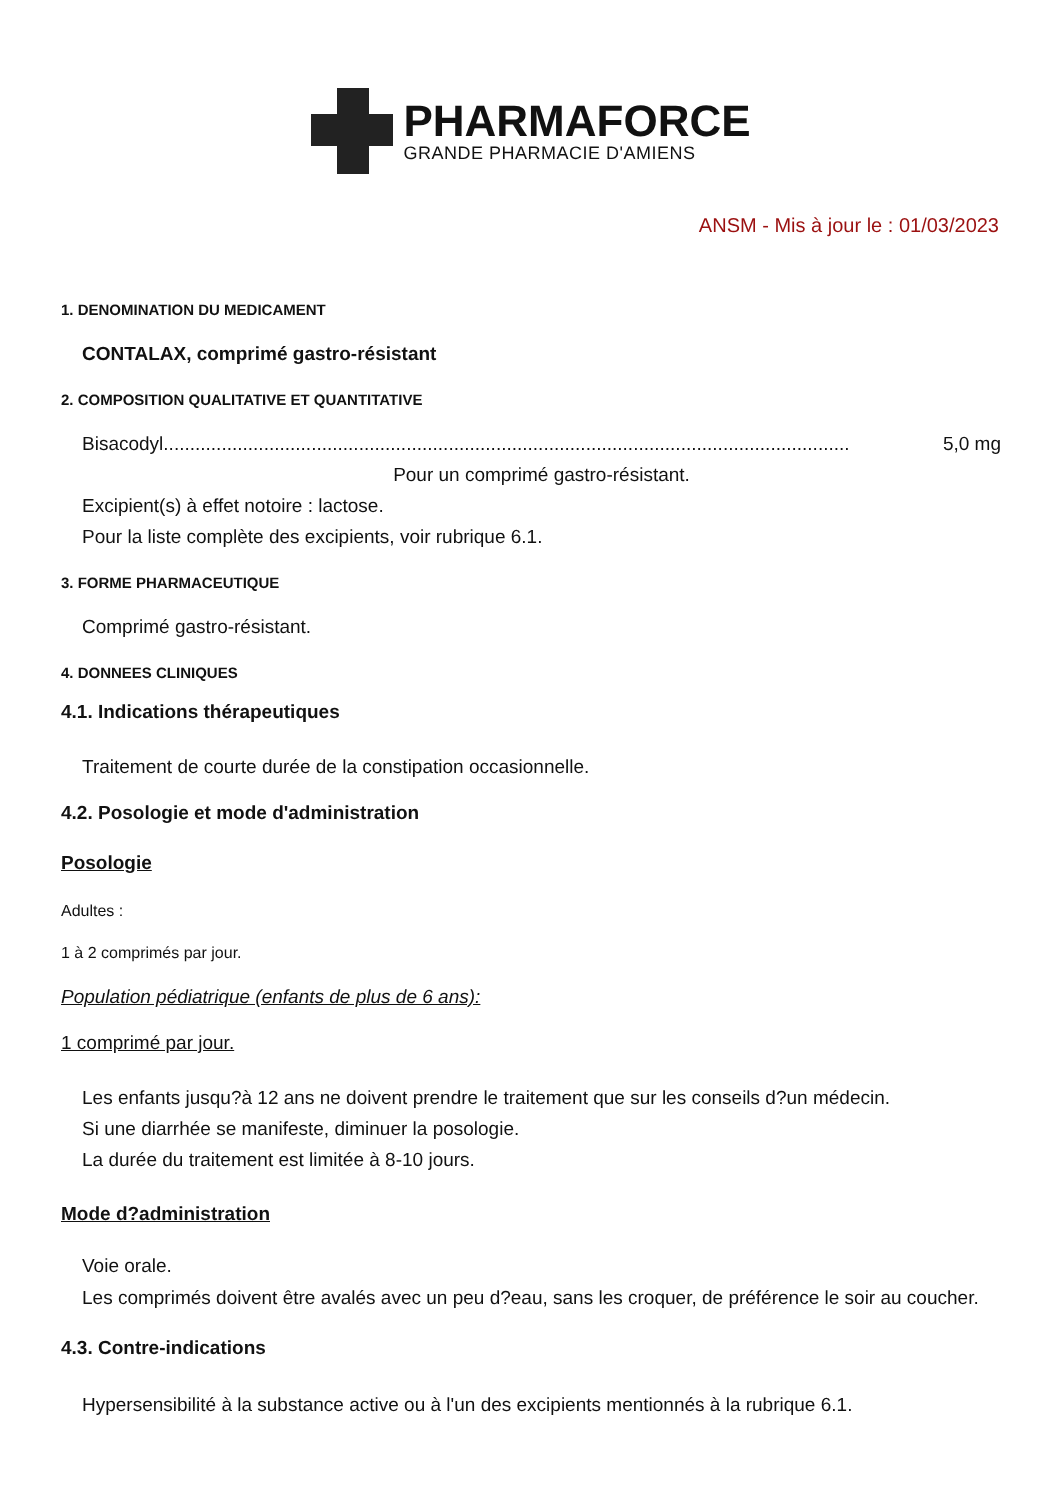PHARMAFORCE
GRANDE PHARMACIE D'AMIENS
ANSM - Mis à jour le : 01/03/2023
1. DENOMINATION DU MEDICAMENT
CONTALAX, comprimé gastro-résistant
2. COMPOSITION QUALITATIVE ET QUANTITATIVE
Bisacodyl.................................................................................................................................. 5,0 mg
Pour un comprimé gastro-résistant.
Excipient(s) à effet notoire : lactose.
Pour la liste complète des excipients, voir rubrique 6.1.
3. FORME PHARMACEUTIQUE
Comprimé gastro-résistant.
4. DONNEES CLINIQUES
4.1. Indications thérapeutiques
Traitement de courte durée de la constipation occasionnelle.
4.2. Posologie et mode d'administration
Posologie
Adultes :
1 à 2 comprimés par jour.
Population pédiatrique (enfants de plus de 6 ans):
1 comprimé par jour.
Les enfants jusqu?à 12 ans ne doivent prendre le traitement que sur les conseils d?un médecin.
Si une diarrhée se manifeste, diminuer la posologie.
La durée du traitement est limitée à 8-10 jours.
Mode d?administration
Voie orale.
Les comprimés doivent être avalés avec un peu d?eau, sans les croquer, de préférence le soir au coucher.
4.3. Contre-indications
Hypersensibilité à la substance active ou à l'un des excipients mentionnés à la rubrique 6.1.